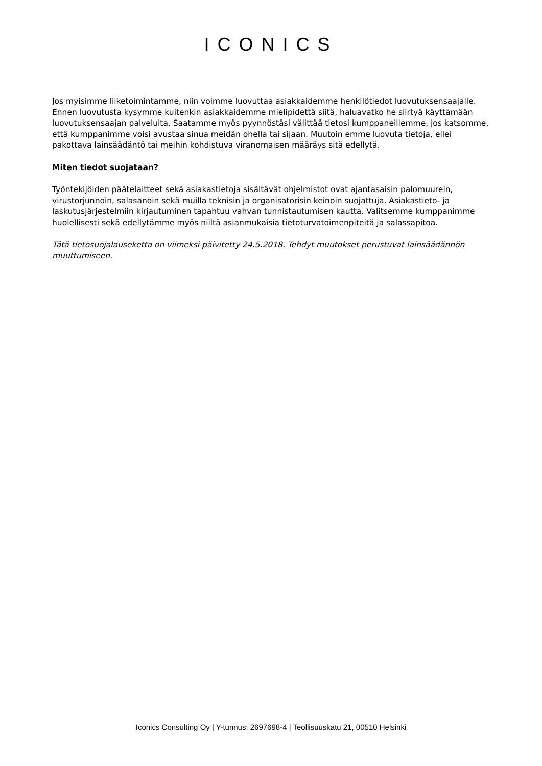ICONICS
Jos myisimme liiketoimintamme, niin voimme luovuttaa asiakkaidemme henkilötiedot luovutuksensaajalle. Ennen luovutusta kysymme kuitenkin asiakkaidemme mielipidettä siitä, haluavatko he siirtyä käyttämään luovutuksensaajan palveluita. Saatamme myös pyynnöstäsi välittää tietosi kumppaneillemme, jos katsomme, että kumppanimme voisi avustaa sinua meidän ohella tai sijaan. Muutoin emme luovuta tietoja, ellei pakottava lainsäädäntö tai meihin kohdistuva viranomaisen määräys sitä edellytä.
Miten tiedot suojataan?
Työntekijöiden päätelaitteet sekä asiakastietoja sisältävät ohjelmistot ovat ajantasaisin palomuurein, virustorjunnoin, salasanoin sekä muilla teknisin ja organisatorisin keinoin suojattuja. Asiakastieto- ja laskutusjärjestelmiin kirjautuminen tapahtuu vahvan tunnistautumisen kautta. Valitsemme kumppanimme huolellisesti sekä edellytämme myös niiltä asianmukaisia tietoturvatoimenpiteitä ja salassapitoa.
Tätä tietosuojalauseketta on viimeksi päivitetty 24.5.2018. Tehdyt muutokset perustuvat lainsäädännön muuttumiseen.
Iconics Consulting Oy | Y-tunnus: 2697698-4 | Teollisuuskatu 21, 00510 Helsinki